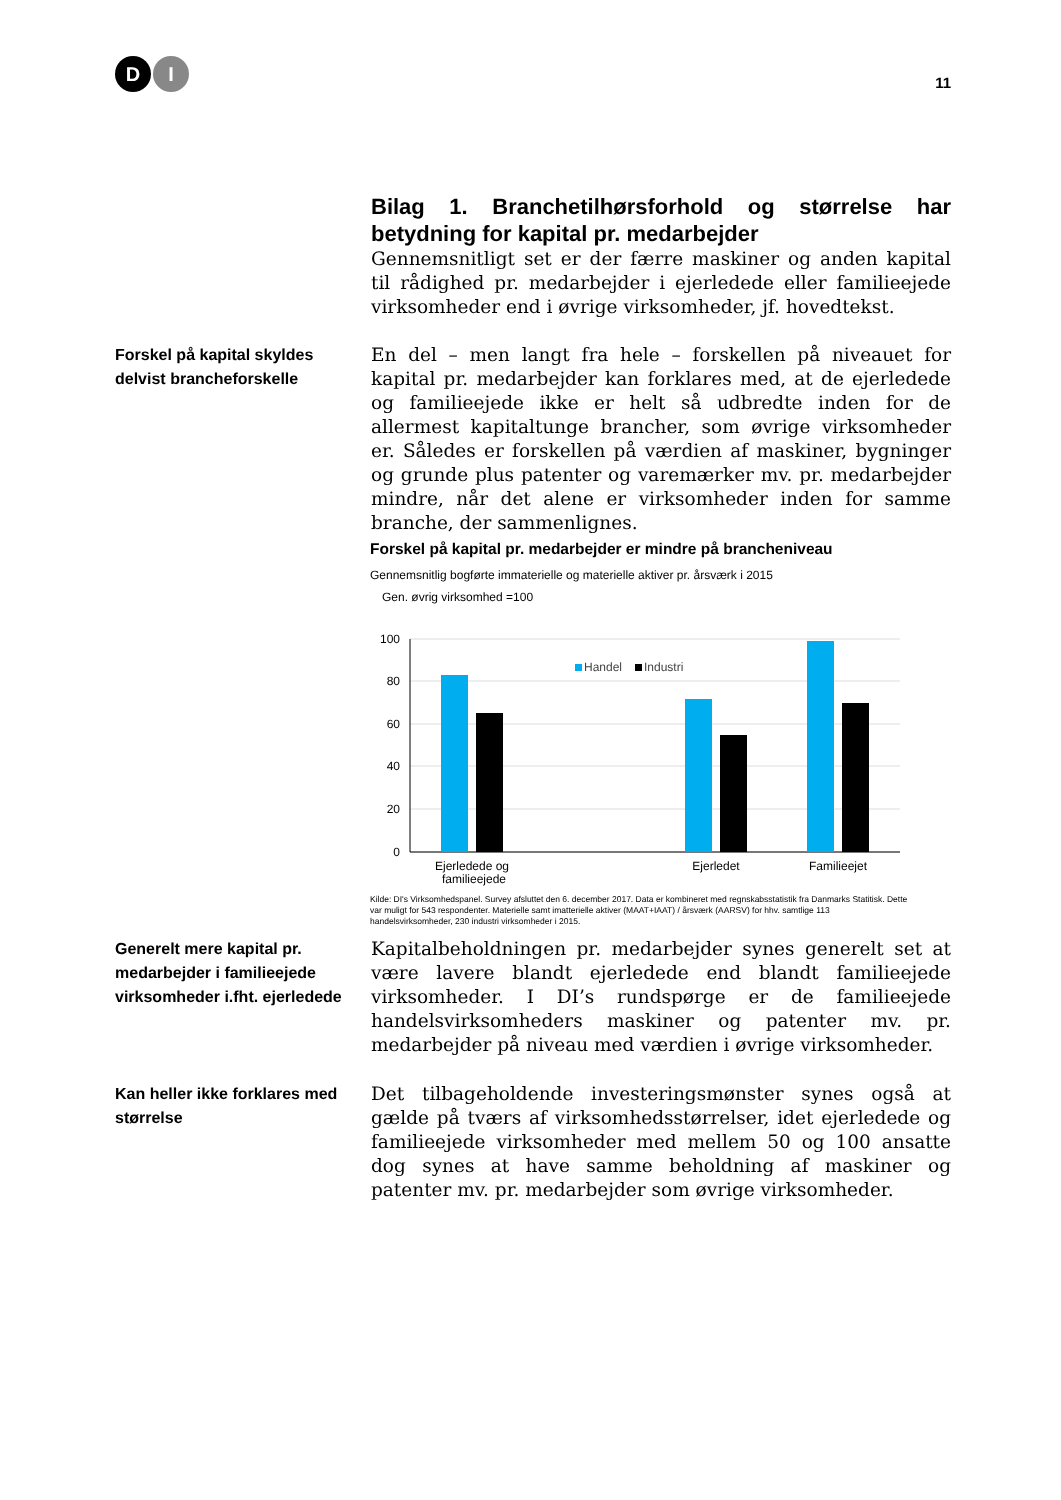D I
11
Bilag 1. Branchetilhørsforhold og størrelse har betydning for kapital pr. medarbejder
Gennemsnitligt set er der færre maskiner og anden kapital til rådighed pr. medarbejder i ejerledede eller familieejede virksomheder end i øvrige virksomheder, jf. hovedtekst.
Forskel på kapital skyldes delvist brancheforskelle
En del – men langt fra hele – forskellen på niveauet for kapital pr. medarbejder kan forklares med, at de ejerledede og familieejede ikke er helt så udbredte inden for de allermest kapitaltunge brancher, som øvrige virksomheder er. Således er forskellen på værdien af maskiner, bygninger og grunde plus patenter og varemærker mv. pr. medarbejder mindre, når det alene er virksomheder inden for samme branche, der sammenlignes.
Forskel på kapital pr. medarbejder er mindre på brancheniveau
Gennemsnitlig bogførte immaterielle og materielle aktiver pr. årsværk i 2015
Gen. øvrig virksomhed =100
100
80
60
40
20
0
Handel
Industri
Ejerledede og
Ejerledet
Familieejet
familieejede
Kilde: DI's Virksomhedspanel. Survey afsluttet den 6. december 2017. Data er kombineret med regnskabsstatistik fra Danmarks Statitisk. Dette var muligt for 543 respondenter. Materielle samt imatterielle aktiver (MAAT+IAAT) / årsværk (AARSV) for hhv. samtlige 113 handelsvirksomheder, 230 industri virksomheder i 2015.
Generelt mere kapital pr. medarbejder i familieejede virksomheder i.fht. ejerledede
Kapitalbeholdningen pr. medarbejder synes generelt set at være lavere blandt ejerledede end blandt familieejede virksomheder. I DI’s rundspørge er de familieejede handelsvirksomheders maskiner og patenter mv. pr. medarbejder på niveau med værdien i øvrige virksomheder.
Kan heller ikke forklares med størrelse
Det tilbageholdende investeringsmønster synes også at gælde på tværs af virksomhedsstørrelser, idet ejerledede og familieejede virksomheder med mellem 50 og 100 ansatte dog synes at have samme beholdning af maskiner og patenter mv. pr. medarbejder som øvrige virksomheder.